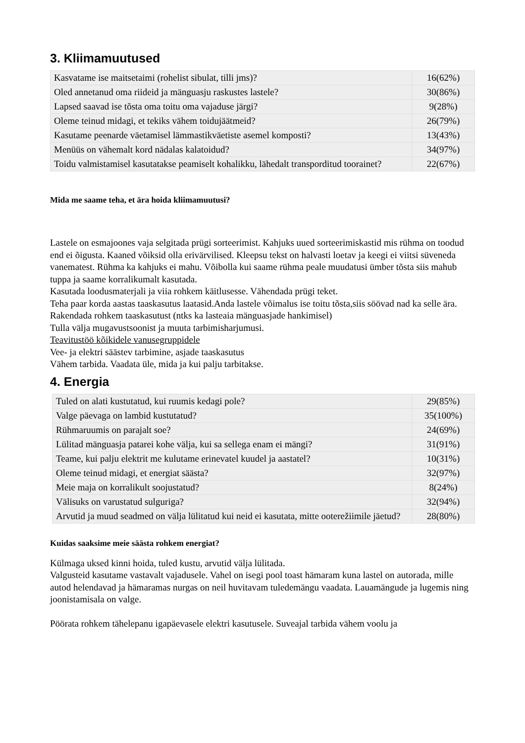3. Kliimamuutused
| Kasvatame ise maitsetaimi (rohelist sibulat, tilli jms)? | 16(62%) |
| Oled annetanud oma riideid ja mänguasju raskustes lastele? | 30(86%) |
| Lapsed saavad ise tõsta oma toitu oma vajaduse järgi? | 9(28%) |
| Oleme teinud midagi, et tekiks vähem toidujäätmeid? | 26(79%) |
| Kasutame peenarde väetamisel lämmastikväetiste asemel komposti? | 13(43%) |
| Menüüs on vähemalt kord nädalas kalatoidud? | 34(97%) |
| Toidu valmistamisel kasutatakse peamiselt kohalikku, lähedalt transporditud toorainet? | 22(67%) |
Mida me saame teha, et ära hoida kliimamuutusi?
Lastele on esmajoones vaja selgitada prügi sorteerimist. Kahjuks uued sorteerimiskastid mis rühma on toodud end ei õigusta. Kaaned võiksid olla erivärvilised. Kleepsu tekst on halvasti loetav ja keegi ei viitsi süveneda vanematest. Rühma ka kahjuks ei mahu. Võibolla kui saame rühma peale muudatusi ümber tõsta siis mahub tuppa ja saame korralikumalt kasutada.
Kasutada loodusmaterjali ja viia rohkem käitlusesse. Vähendada prügi teket.
Teha paar korda aastas taaskasutus laatasid.Anda lastele võimalus ise toitu tõsta,siis söövad nad ka selle ära.
Rakendada rohkem taaskasutust (ntks ka lasteaia mänguasjade hankimisel)
Tulla välja mugavustsoonist ja muuta tarbimisharjumusi.
Teavitustöö kõikidele vanusegruppidele
Vee- ja elektri säästev tarbimine, asjade taaskasutus
Vähem tarbida. Vaadata üle, mida ja kui palju tarbitakse.
4. Energia
| Tuled on alati kustutatud, kui ruumis kedagi pole? | 29(85%) |
| Valge päevaga on lambid kustutatud? | 35(100%) |
| Rühmaruumis on parajalt soe? | 24(69%) |
| Lülitad mänguasja patarei kohe välja, kui sa sellega enam ei mängi? | 31(91%) |
| Teame, kui palju elektrit me kulutame erinevatel kuudel ja aastatel? | 10(31%) |
| Oleme teinud midagi, et energiat säästa? | 32(97%) |
| Meie maja on korralikult soojustatud? | 8(24%) |
| Välisuks on varustatud sulguriga? | 32(94%) |
| Arvutid ja muud seadmed on välja lülitatud kui neid ei kasutata, mitte ooterežiimile jäetud? | 28(80%) |
Kuidas saaksime meie säästa rohkem energiat?
Külmaga uksed kinni hoida, tuled kustu, arvutid välja lülitada.
Valgusteid kasutame vastavalt vajadusele. Vahel on isegi pool toast hämaram kuna lastel on autorada, mille autod helendavad ja hämaramas nurgas on neil huvitavam tuledemängu vaadata. Lauamängude ja lugemis ning joonistamisala on valge.
Pöörata rohkem tähelepanu igapäevasele elektri kasutusele. Suveajal tarbida vähem voolu ja